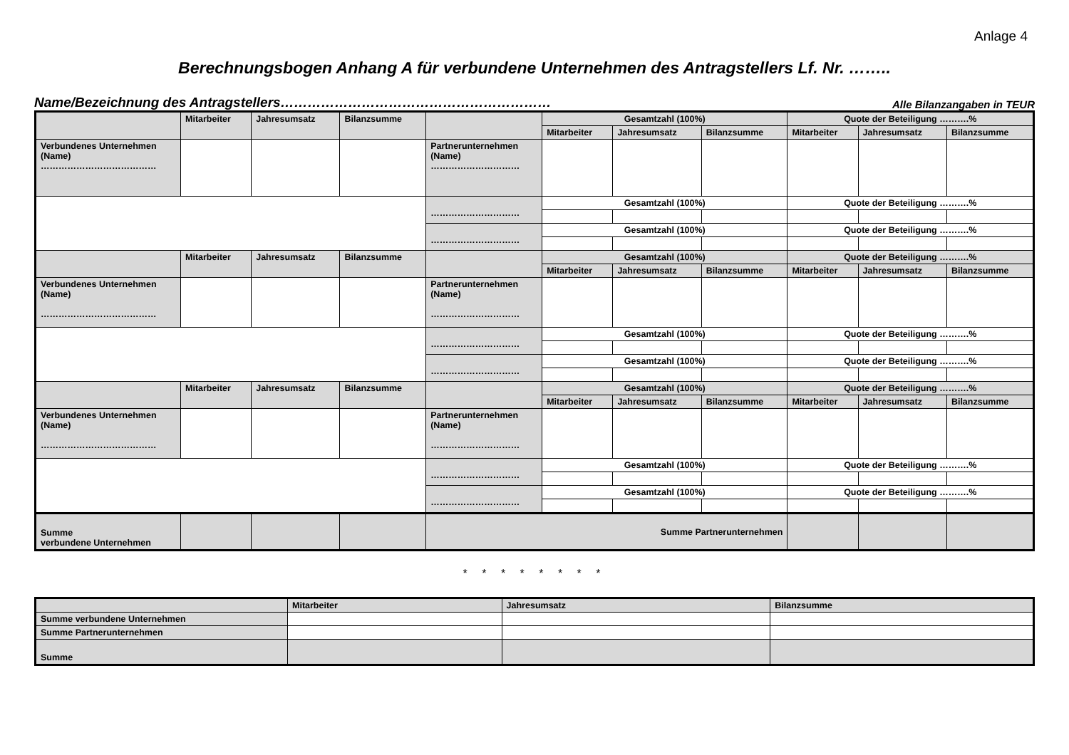Anlage 4
Berechnungsbogen Anhang A für verbundene Unternehmen des Antragstellers Lf. Nr. ……..
Name/Bezeichnung des Antragstellers…………………………………………………… Alle Bilanzangaben in TEUR
| | Mitarbeiter | Jahresumsatz | Bilanzsumme | | Gesamtzahl (100%) | | | Quote der Beteiligung ……….% | | |
| --- | --- | --- | --- | --- | --- | --- | --- | --- | --- | --- |
| | | | | | Mitarbeiter | Jahresumsatz | Bilanzsumme | Mitarbeiter | Jahresumsatz | Bilanzsumme |
| Verbundenes Unternehmen (Name) ………………………………… | | | | Partnerunternehmen (Name) ………………………… | | | | | | |
| | | | | ………………………… | Gesamtzahl (100%) | | | Quote der Beteiligung ……….% | | |
| | | | | ………………………… | Gesamtzahl (100%) | | | Quote der Beteiligung ……….% | | |
| | Mitarbeiter | Jahresumsatz | Bilanzsumme | | Gesamtzahl (100%) | | | Quote der Beteiligung ……….% | | |
| | | | | | Mitarbeiter | Jahresumsatz | Bilanzsumme | Mitarbeiter | Jahresumsatz | Bilanzsumme |
| Verbundenes Unternehmen (Name) ………………………………… | | | | Partnerunternehmen (Name) ………………………… | | | | | | |
| | | | | ………………………… | Gesamtzahl (100%) | | | Quote der Beteiligung ……….% | | |
| | | | | ………………………… | Gesamtzahl (100%) | | | Quote der Beteiligung ……….% | | |
| | Mitarbeiter | Jahresumsatz | Bilanzsumme | | Gesamtzahl (100%) | | | Quote der Beteiligung ……….% | | |
| | | | | | Mitarbeiter | Jahresumsatz | Bilanzsumme | Mitarbeiter | Jahresumsatz | Bilanzsumme |
| Verbundenes Unternehmen (Name) ………………………………… | | | | Partnerunternehmen (Name) ………………………… | | | | | | |
| | | | | ………………………… | Gesamtzahl (100%) | | | Quote der Beteiligung ……….% | | |
| | | | | ………………………… | Gesamtzahl (100%) | | | Quote der Beteiligung ……….% | | |
| Summe verbundene Unternehmen | | | | Summe Partnerunternehmen | | | | | | |
* * * * * * * *
| | Mitarbeiter | Jahresumsatz | Bilanzsumme |
| --- | --- | --- | --- |
| Summe verbundene Unternehmen | | | |
| Summe Partnerunternehmen | | | |
| Summe | | | |